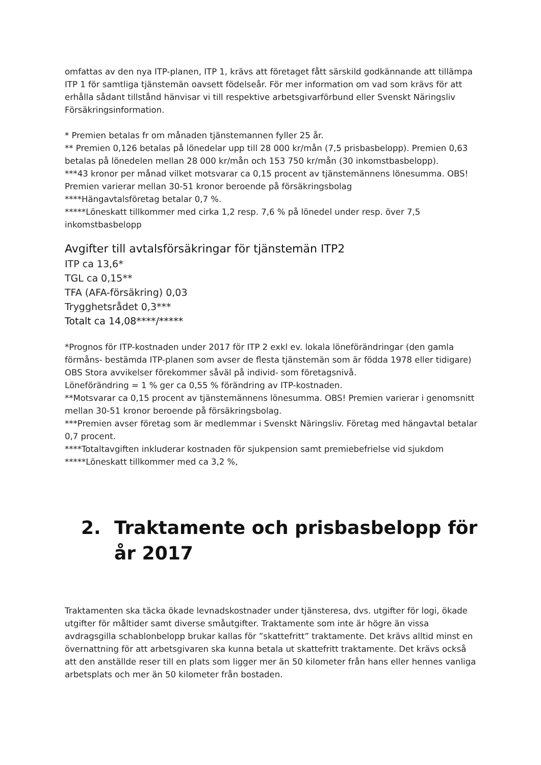omfattas av den nya ITP-planen, ITP 1, krävs att företaget fått särskild godkännande att tillämpa ITP 1 för samtliga tjänstemän oavsett födelseår. För mer information om vad som krävs för att erhålla sådant tillstånd hänvisar vi till respektive arbetsgivarförbund eller Svenskt Näringsliv Försäkringsinformation.
* Premien betalas fr om månaden tjänstemannen fyller 25 år.
** Premien 0,126 betalas på lönedelar upp till 28 000 kr/mån (7,5 prisbasbelopp). Premien 0,63 betalas på lönedelen mellan 28 000 kr/mån och 153 750 kr/mån (30 inkomstbasbelopp).
***43 kronor per månad vilket motsvarar ca 0,15 procent av tjänstemännens lönesumma. OBS! Premien varierar mellan 30-51 kronor beroende på försäkringsbolag
****Hängavtalsföretag betalar 0,7 %.
*****Löneskatt tillkommer med cirka 1,2 resp. 7,6 % på lönedel under resp. över 7,5 inkomstbasbelopp
Avgifter till avtalsförsäkringar för tjänstemän ITP2
ITP ca 13,6*
TGL ca 0,15**
TFA (AFA-försäkring) 0,03
Trygghetsrådet 0,3***
Totalt ca 14,08****/*****
*Prognos för ITP-kostnaden under 2017 för ITP 2 exkl ev. lokala löneförändringar (den gamla förmåns- bestämda ITP-planen som avser de flesta tjänstemän som är födda 1978 eller tidigare) OBS Stora avvikelser förekommer såväl på individ- som företagsnivå.
Löneförändring = 1 % ger ca 0,55 % förändring av ITP-kostnaden.
**Motsvarar ca 0,15 procent av tjänstemännens lönesumma. OBS! Premien varierar i genomsnitt mellan 30-51 kronor beroende på försäkringsbolag.
***Premien avser företag som är medlemmar i Svenskt Näringsliv. Företag med hängavtal betalar 0,7 procent.
****Totaltavgiften inkluderar kostnaden för sjukpension samt premiebefrielse vid sjukdom
*****Löneskatt tillkommer med ca 3,2 %,
2. Traktamente och prisbasbelopp för år 2017
Traktamenten ska täcka ökade levnadskostnader under tjänsteresa, dvs. utgifter för logi, ökade utgifter för måltider samt diverse småutgifter. Traktamente som inte är högre än vissa avdragsgilla schablonbelopp brukar kallas för ”skattefritt” traktamente. Det krävs alltid minst en övernattning för att arbetsgivaren ska kunna betala ut skattefritt traktamente. Det krävs också att den anställde reser till en plats som ligger mer än 50 kilometer från hans eller hennes vanliga arbetsplats och mer än 50 kilometer från bostaden.